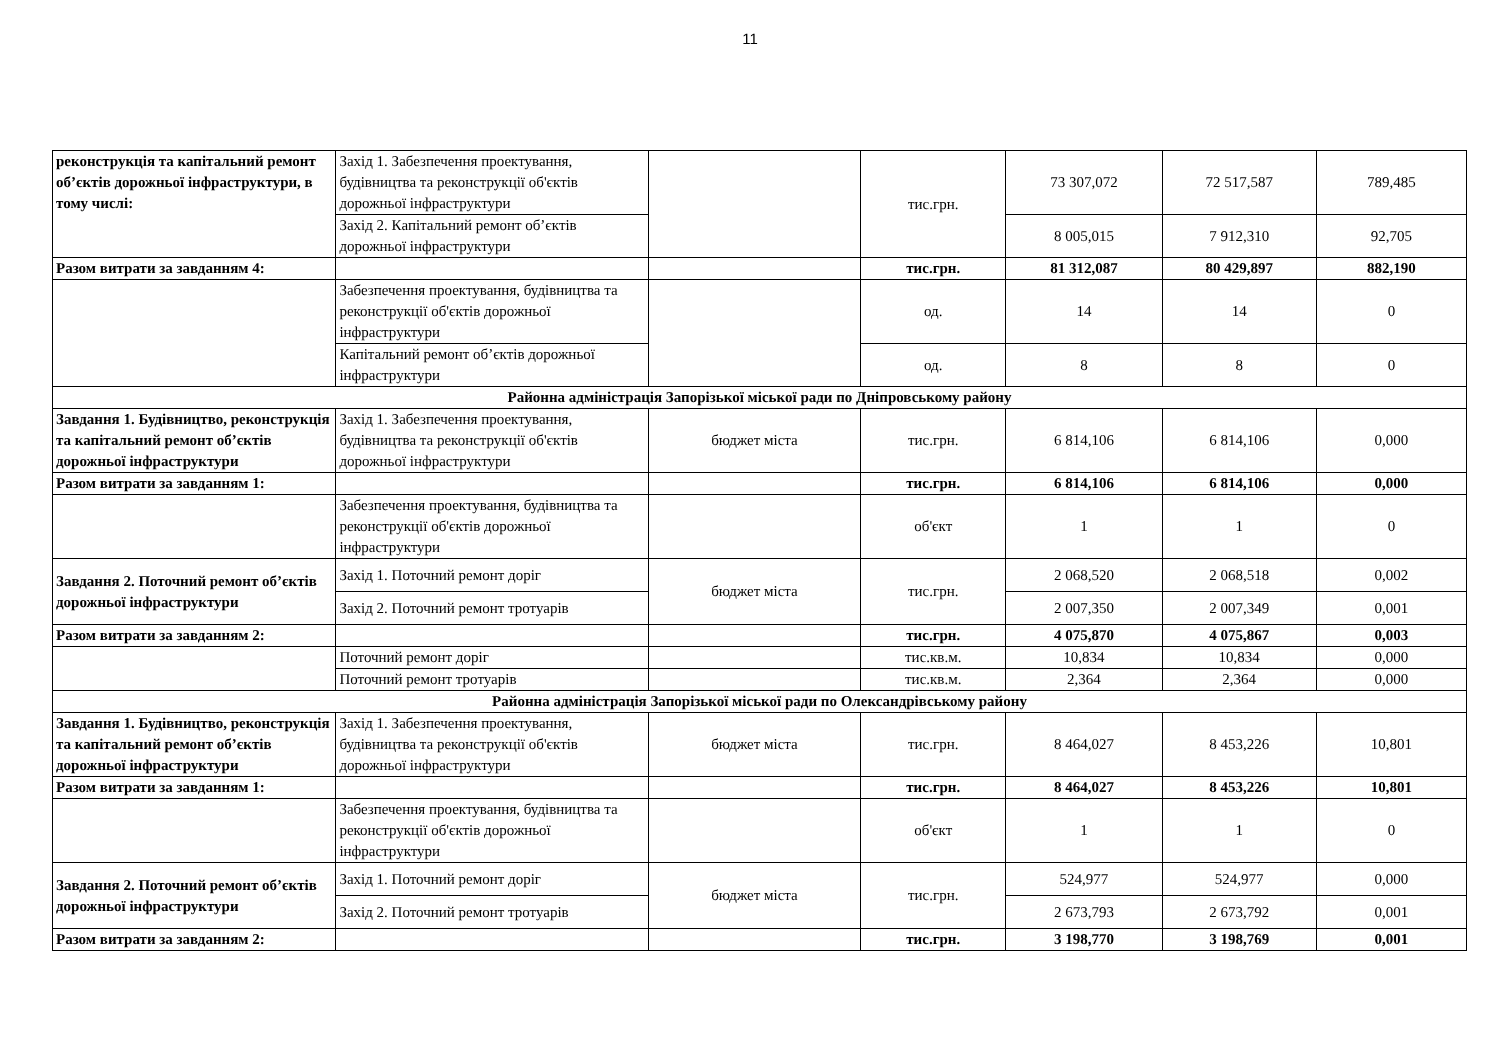11
| реконструкція та капітальний ремонт об’єктів дорожньої інфраструктури, в тому числі: | Захід 1. Забезпечення проектування, будівництва та реконструкції об'єктів дорожньої інфраструктури | | тис.грн. | 73 307,072 | 72 517,587 | 789,485 |
| | Захід 2. Капітальний ремонт об’єктів дорожньої інфраструктури | | | 8 005,015 | 7 912,310 | 92,705 |
| Разом витрати за завданням 4: | | | тис.грн. | 81 312,087 | 80 429,897 | 882,190 |
| | Забезпечення проектування, будівництва та реконструкції об'єктів дорожньої інфраструктури | | од. | 14 | 14 | 0 |
| | Капітальний ремонт об’єктів дорожньої інфраструктури | | од. | 8 | 8 | 0 |
| Районна адміністрація Запорізької міської ради по Дніпровському району | | | | | | |
| Завдання 1. Будівництво, реконструкція та капітальний ремонт об’єктів дорожньої інфраструктури | Захід 1. Забезпечення проектування, будівництва та реконструкції об'єктів дорожньої інфраструктури | бюджет міста | тис.грн. | 6 814,106 | 6 814,106 | 0,000 |
| Разом витрати за завданням 1: | | | тис.грн. | 6 814,106 | 6 814,106 | 0,000 |
| | Забезпечення проектування, будівництва та реконструкції об'єктів дорожньої інфраструктури | | об'єкт | 1 | 1 | 0 |
| Завдання 2. Поточний ремонт об’єктів дорожньої інфраструктури | Захід 1. Поточний ремонт доріг | бюджет міста | тис.грн. | 2 068,520 | 2 068,518 | 0,002 |
| | Захід 2. Поточний ремонт тротуарів | | | 2 007,350 | 2 007,349 | 0,001 |
| Разом витрати за завданням 2: | | | тис.грн. | 4 075,870 | 4 075,867 | 0,003 |
| | Поточний ремонт доріг | | тис.кв.м. | 10,834 | 10,834 | 0,000 |
| | Поточний ремонт тротуарів | | тис.кв.м. | 2,364 | 2,364 | 0,000 |
| Районна адміністрація Запорізької міської ради по Олександрівському району | | | | | | |
| Завдання 1. Будівництво, реконструкція та капітальний ремонт об’єктів дорожньої інфраструктури | Захід 1. Забезпечення проектування, будівництва та реконструкції об'єктів дорожньої інфраструктури | бюджет міста | тис.грн. | 8 464,027 | 8 453,226 | 10,801 |
| Разом витрати за завданням 1: | | | тис.грн. | 8 464,027 | 8 453,226 | 10,801 |
| | Забезпечення проектування, будівництва та реконструкції об'єктів дорожньої інфраструктури | | об'єкт | 1 | 1 | 0 |
| Завдання 2. Поточний ремонт об’єктів дорожньої інфраструктури | Захід 1. Поточний ремонт доріг | бюджет міста | тис.грн. | 524,977 | 524,977 | 0,000 |
| | Захід 2. Поточний ремонт тротуарів | | | 2 673,793 | 2 673,792 | 0,001 |
| Разом витрати за завданням 2: | | | тис.грн. | 3 198,770 | 3 198,769 | 0,001 |